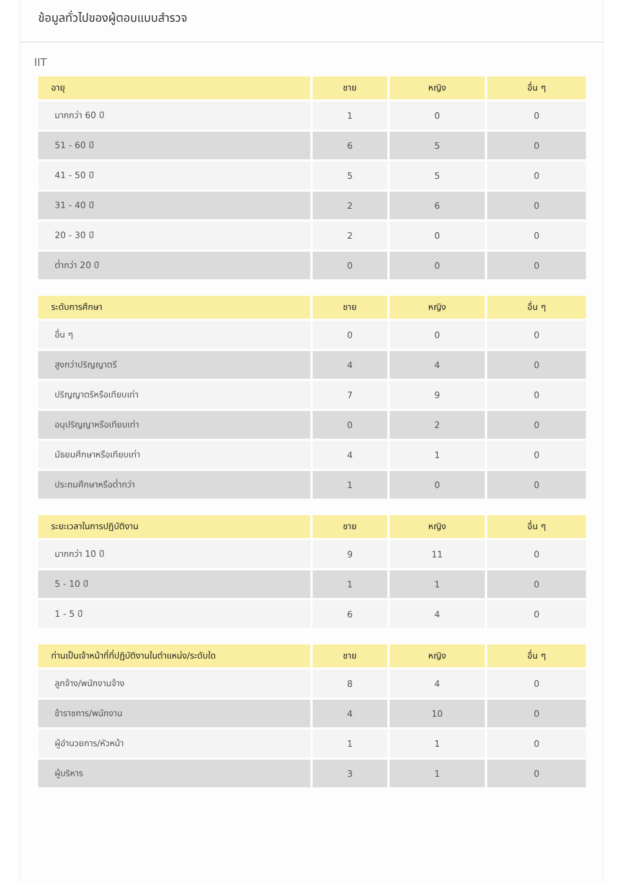ข้อมูลทั่วไปของผู้ตอบแบบสำรวจ
IIT
| อายุ | ชาย | หญิง | อื่น ๆ |
| --- | --- | --- | --- |
| มากกว่า 60 ปี | 1 | 0 | 0 |
| 51 - 60 ปี | 6 | 5 | 0 |
| 41 - 50 ปี | 5 | 5 | 0 |
| 31 - 40 ปี | 2 | 6 | 0 |
| 20 - 30 ปี | 2 | 0 | 0 |
| ต่ำกว่า 20 ปี | 0 | 0 | 0 |
| ระดับการศึกษา | ชาย | หญิง | อื่น ๆ |
| --- | --- | --- | --- |
| อื่น ๆ | 0 | 0 | 0 |
| สูงกว่าปริญญาตรี | 4 | 4 | 0 |
| ปริญญาตรีหรือเทียบเท่า | 7 | 9 | 0 |
| อนุปริญญาหรือเทียบเท่า | 0 | 2 | 0 |
| มัธยมศึกษาหรือเทียบเท่า | 4 | 1 | 0 |
| ประถมศึกษาหรือต่ำกว่า | 1 | 0 | 0 |
| ระยะเวลาในการปฏิบัติงาน | ชาย | หญิง | อื่น ๆ |
| --- | --- | --- | --- |
| มากกว่า 10 ปี | 9 | 11 | 0 |
| 5 - 10 ปี | 1 | 1 | 0 |
| 1 - 5 ปี | 6 | 4 | 0 |
| ท่านเป็นเจ้าหน้าที่ที่ปฏิบัติงานในตำแหน่ง/ระดับใด | ชาย | หญิง | อื่น ๆ |
| --- | --- | --- | --- |
| ลูกจ้าง/พนักงานจ้าง | 8 | 4 | 0 |
| ข้าราชการ/พนักงาน | 4 | 10 | 0 |
| ผู้อำนวยการ/หัวหน้า | 1 | 1 | 0 |
| ผู้บริหาร | 3 | 1 | 0 |